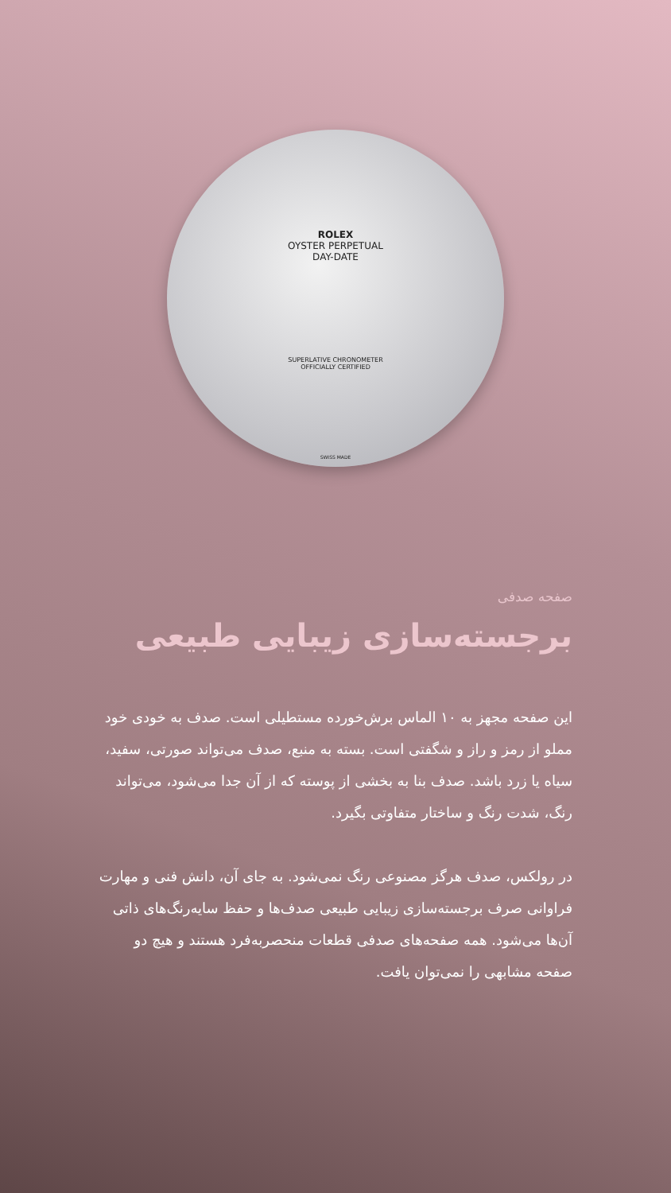ROLEX
OYSTER PERPETUAL
DAY-DATE
SUPERLATIVE CHRONOMETER
OFFICIALLY CERTIFIED
SWISS MADE
صفحه صدفی
برجسته‌سازی زیبایی طبیعی
این صفحه مجهز به ۱۰ الماس برش‌خورده مستطیلی است. صدف به خودی خود مملو از رمز و راز و شگفتی است. بسته به منبع، صدف می‌تواند صورتی، سفید، سیاه یا زرد باشد. صدف بنا به بخشی از پوسته که از آن جدا می‌شود، می‌تواند رنگ، شدت رنگ و ساختار متفاوتی بگیرد.
در رولکس، صدف هرگز مصنوعی رنگ نمی‌شود. به جای آن، دانش فنی و مهارت فراوانی صرف برجسته‌سازی زیبایی طبیعی صدف‌ها و حفظ سایه‌رنگ‌های ذاتی آن‌ها می‌شود. همه صفحه‌های صدفی قطعات منحصربه‌فرد هستند و هیچ دو صفحه مشابهی را نمی‌توان یافت.